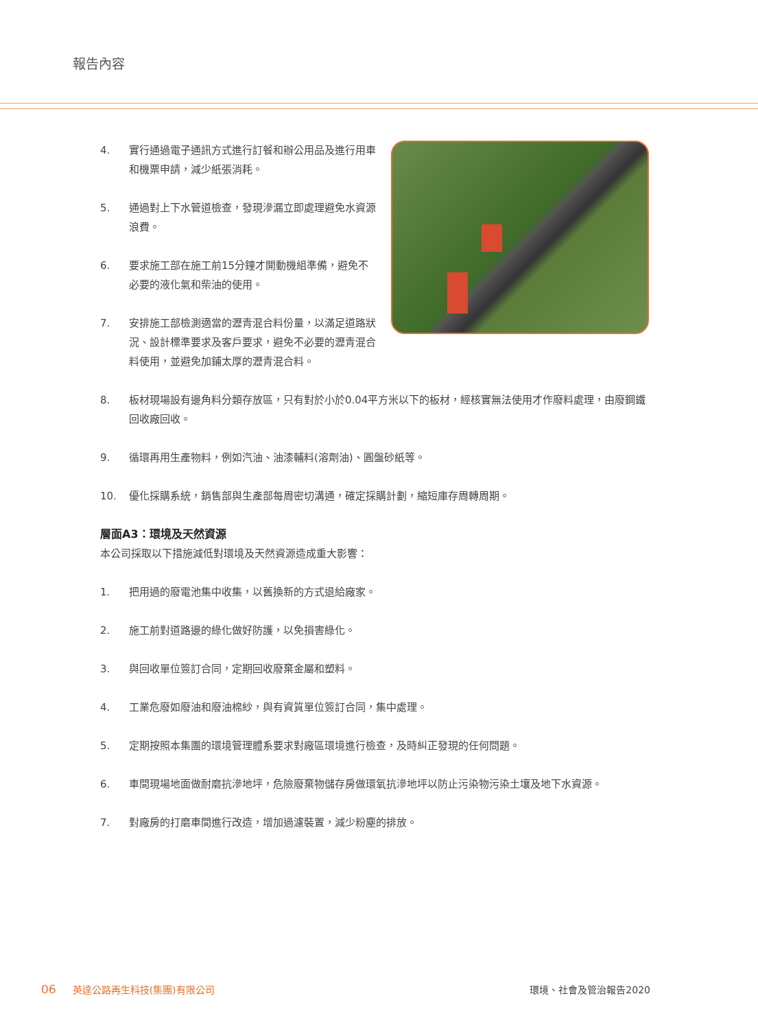報告內容
4. 實行通過電子通訊方式進行訂餐和辦公用品及進行用車和機票申請，減少紙張消耗。
5. 通過對上下水管道檢查，發現滲漏立即處理避免水資源浪費。
6. 要求施工部在施工前15分鐘才開動機組準備，避免不必要的液化氣和柴油的使用。
7. 安排施工部檢測適當的瀝青混合料份量，以滿足道路狀況、設計標準要求及客戶要求，避免不必要的瀝青混合料使用，並避免加鋪太厚的瀝青混合料。
8. 板材現場設有邊角料分類存放區，只有對於小於0.04平方米以下的板材，經核實無法使用才作廢料處理，由廢鋼鐵回收廠回收。
9. 循環再用生產物料，例如汽油、油漆輔料(溶劑油)、圓盤砂紙等。
10. 優化採購系統，銷售部與生產部每周密切溝通，確定採購計劃，縮短庫存周轉周期。
層面A3：環境及天然資源
本公司採取以下措施減低對環境及天然資源造成重大影響：
1. 把用過的廢電池集中收集，以舊換新的方式退給廠家。
2. 施工前對道路邊的綠化做好防護，以免損害綠化。
3. 與回收單位簽訂合同，定期回收廢棄金屬和塑料。
4. 工業危廢如廢油和廢油棉紗，與有資質單位簽訂合同，集中處理。
5. 定期按照本集團的環境管理體系要求對廠區環境進行檢查，及時糾正發現的任何問題。
6. 車間現場地面做耐磨抗滲地坪，危險廢棄物儲存房做環氧抗滲地坪以防止污染物污染土壤及地下水資源。
7. 對廠房的打磨車間進行改造，增加過濾裝置，減少粉塵的排放。
06 英達公路再生科技(集團)有限公司 環境、社會及管治報告2020